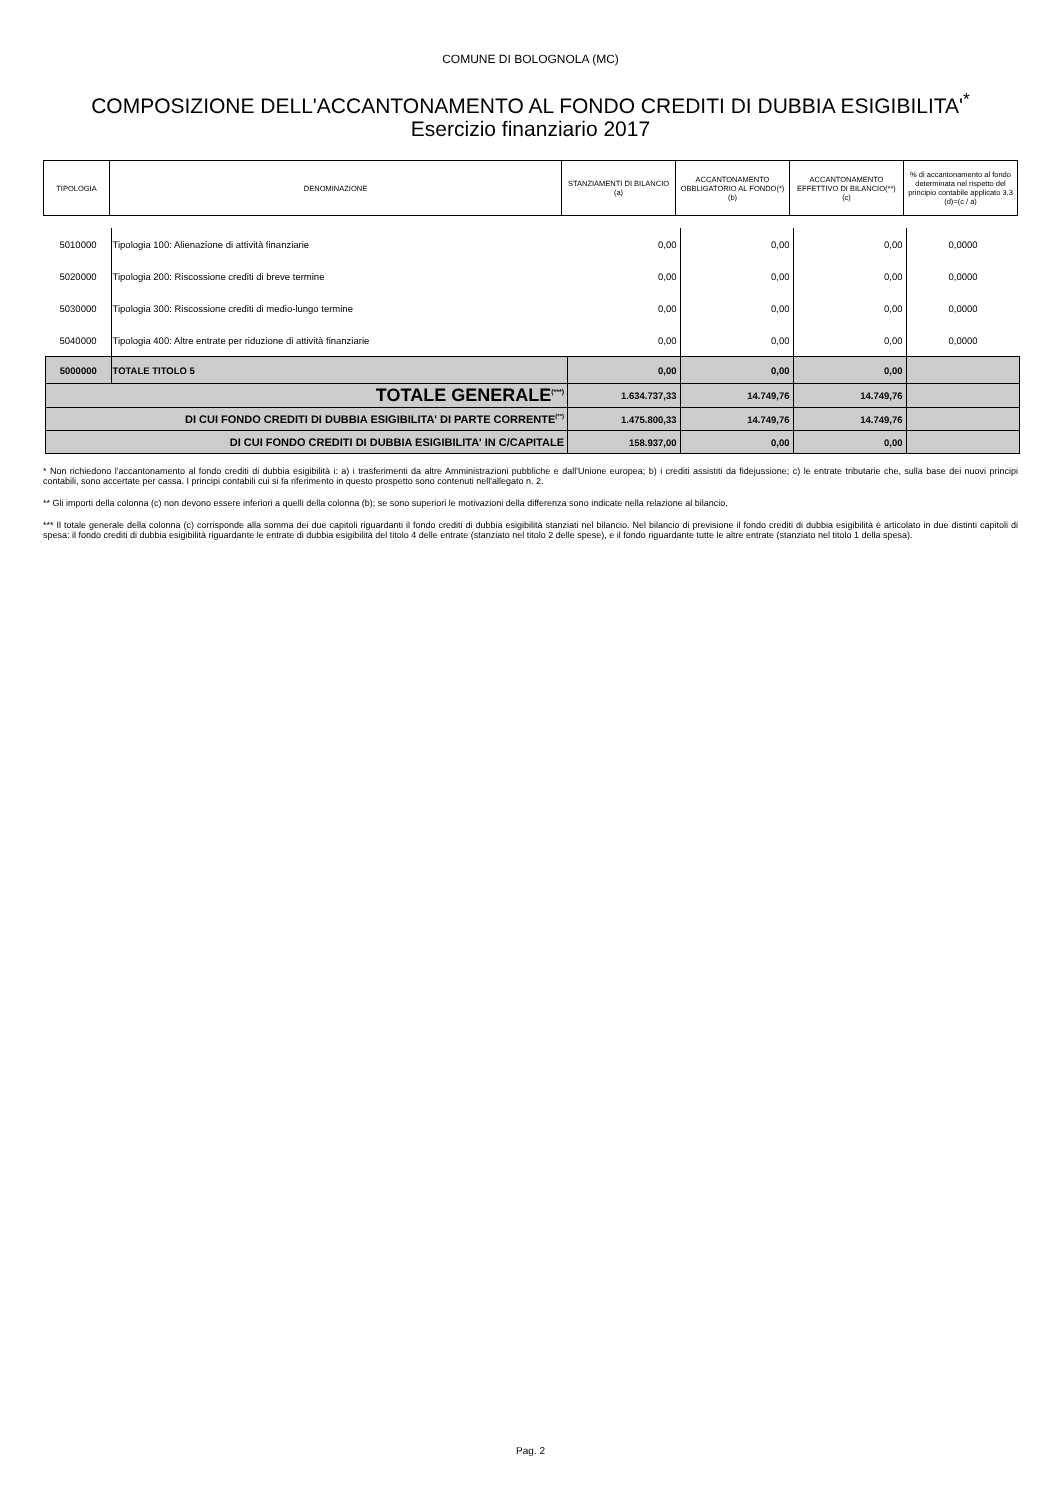COMUNE DI BOLOGNOLA (MC)
COMPOSIZIONE DELL'ACCANTONAMENTO AL FONDO CREDITI DI DUBBIA ESIGIBILITA'<sup>*</sup>
Esercizio finanziario 2017
| TIPOLOGIA | DENOMINAZIONE | STANZIAMENTI DI BILANCIO (a) | ACCANTONAMENTO OBBLIGATORIO AL FONDO(*) (b) | ACCANTONAMENTO EFFETTIVO DI BILANCIO(**) (c) | % di accantonamento al fondo determinata nel rispetto del principio contabile applicato 3.3 (d)=(c / a) |
| 5010000 | Tipologia 100: Alienazione di attività finanziarie | 0,00 | 0,00 | 0,00 | 0,0000 |
| 5020000 | Tipologia 200: Riscossione crediti di breve termine | 0,00 | 0,00 | 0,00 | 0,0000 |
| 5030000 | Tipologia 300: Riscossione crediti di medio-lungo termine | 0,00 | 0,00 | 0,00 | 0,0000 |
| 5040000 | Tipologia 400: Altre entrate per riduzione di attività finanziarie | 0,00 | 0,00 | 0,00 | 0,0000 |
| 5000000 | TOTALE TITOLO 5 | 0,00 | 0,00 | 0,00 | |
| TOTALE GENERALE<sup>(***)</sup> | | 1.634.737,33 | 14.749,76 | 14.749,76 | |
| DI CUI FONDO CREDITI DI DUBBIA ESIGIBILITA' DI PARTE CORRENTE<sup>(**)</sup> | | 1.475.800,33 | 14.749,76 | 14.749,76 | |
| DI CUI FONDO CREDITI DI DUBBIA ESIGIBILITA' IN C/CAPITALE | | 158.937,00 | 0,00 | 0,00 | |
* Non richiedono l'accantonamento al fondo crediti di dubbia esigibilità i: a) i trasferimenti da altre Amministrazioni pubbliche e dall'Unione europea; b) i crediti assistiti da fidejussione; c) le entrate tributarie che, sulla base dei nuovi principi contabili, sono accertate per cassa. I principi contabili cui si fa riferimento in questo prospetto sono contenuti nell'allegato n. 2.
** Gli importi della colonna (c) non devono essere inferiori a quelli della colonna (b); se sono superiori le motivazioni della differenza sono indicate nella relazione al bilancio.
*** Il totale generale della colonna (c) corrisponde alla somma dei due capitoli riguardanti il fondo crediti di dubbia esigibilità stanziati nel bilancio. Nel bilancio di previsione il fondo crediti di dubbia esigibilità è articolato in due distinti capitoli di spesa: il fondo crediti di dubbia esigibilità riguardante le entrate di dubbia esigibilità del titolo 4 delle entrate (stanziato nel titolo 2 delle spese), e il fondo riguardante tutte le altre entrate (stanziato nel titolo 1 della spesa).
Pag. 2